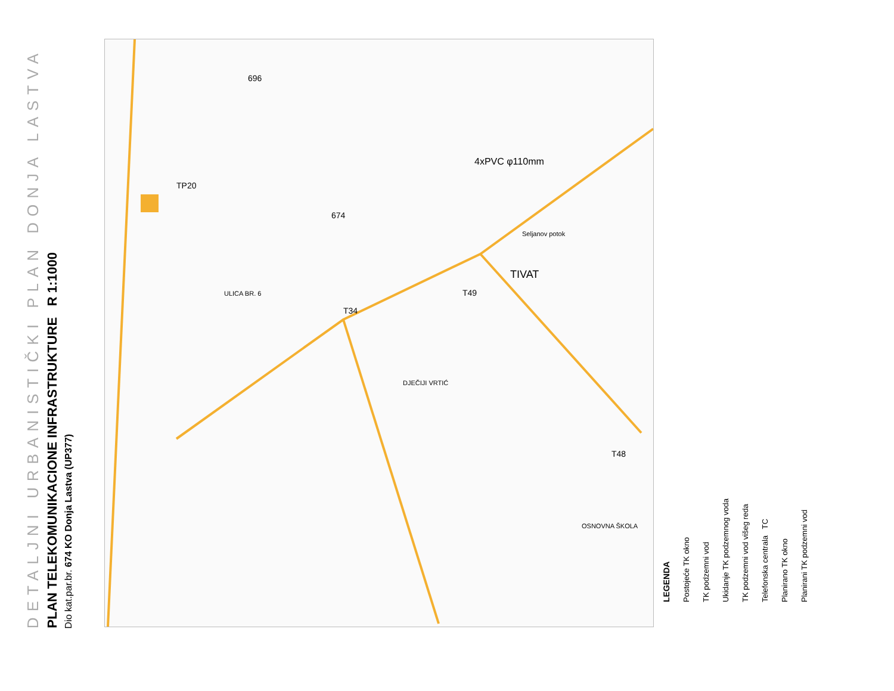DETALJNI URBANISTIČKI PLAN DONJA LASTVA PLAN TELEKOMUNIKACIONE INFRASTRUKTURE R 1:1000 Dio kat.par.br. 674 KO Donja Lastva (UP377)
696
674
TIVAT
T49
T34
T48
TP20
4xPVC φ110mm
DJEČIJI VRTIĆ
OSNOVNA ŠKOLA
ULICA BR. 6
Seljanov potok
LEGENDA
Postojeće TK okno
TK podzemni vod
Ukidanje TK podzemnog voda
TK podzemni vod višeg reda
Telefonska centrala TC
Planirano TK okno
Planirani TK podzemni vod